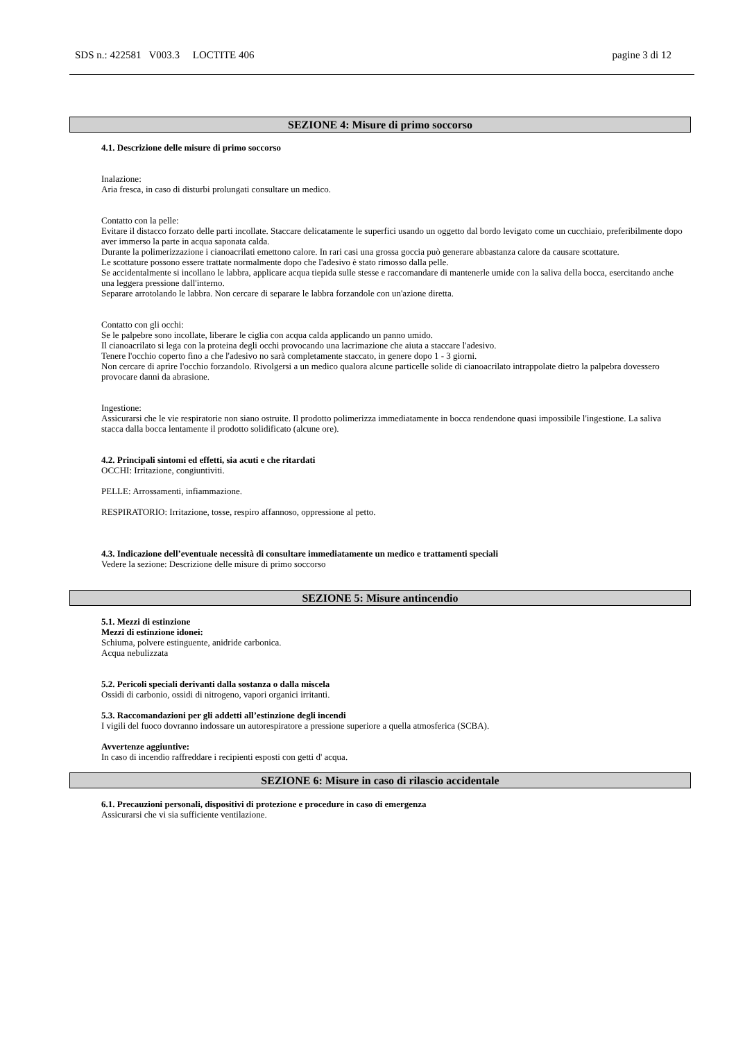SDS n.: 422581 V003.3 LOCTITE 406 pagine 3 di 12
SEZIONE 4: Misure di primo soccorso
4.1. Descrizione delle misure di primo soccorso
Inalazione:
Aria fresca, in caso di disturbi prolungati consultare un medico.
Contatto con la pelle:
Evitare il distacco forzato delle parti incollate. Staccare delicatamente le superfici usando un oggetto dal bordo levigato come un cucchiaio, preferibilmente dopo aver immerso la parte in acqua saponata calda.
Durante la polimerizzazione i cianoacrilati emettono calore. In rari casi una grossa goccia può generare abbastanza calore da causare scottature.
Le scottature possono essere trattate normalmente dopo che l'adesivo è stato rimosso dalla pelle.
Se accidentalmente si incollano le labbra, applicare acqua tiepida sulle stesse e raccomandare di mantenerle umide con la saliva della bocca, esercitando anche una leggera pressione dall'interno.
Separare arrotolando le labbra. Non cercare di separare le labbra forzandole con un'azione diretta.
Contatto con gli occhi:
Se le palpebre sono incollate, liberare le ciglia con acqua calda applicando un panno umido.
Il cianoacrilato si lega con la proteina degli occhi provocando una lacrimazione che aiuta a staccare l'adesivo.
Tenere l'occhio coperto fino a che l'adesivo no sarà completamente staccato, in genere dopo 1 - 3 giorni.
Non cercare di aprire l'occhio forzandolo. Rivolgersi a un medico qualora alcune particelle solide di cianoacrilato intrappolate dietro la palpebra dovessero provocare danni da abrasione.
Ingestione:
Assicurarsi che le vie respiratorie non siano ostruite. Il prodotto polimerizza immediatamente in bocca rendendone quasi impossibile l'ingestione. La saliva stacca dalla bocca lentamente il prodotto solidificato (alcune ore).
4.2. Principali sintomi ed effetti, sia acuti e che ritardati
OCCHI: Irritazione, congiuntiviti.
PELLE: Arrossamenti, infiammazione.
RESPIRATORIO: Irritazione, tosse, respiro affannoso, oppressione al petto.
4.3. Indicazione dell’eventuale necessità di consultare immediatamente un medico e trattamenti speciali
Vedere la sezione: Descrizione delle misure di primo soccorso
SEZIONE 5: Misure antincendio
5.1. Mezzi di estinzione
Mezzi di estinzione idonei:
Schiuma, polvere estinguente, anidride carbonica.
Acqua nebulizzata
5.2. Pericoli speciali derivanti dalla sostanza o dalla miscela
Ossidi di carbonio, ossidi di nitrogeno, vapori organici irritanti.
5.3. Raccomandazioni per gli addetti all’estinzione degli incendi
I vigili del fuoco dovranno indossare un autorespiratore a pressione superiore a quella atmosferica (SCBA).
Avvertenze aggiuntive:
In caso di incendio raffreddare i recipienti esposti con getti d' acqua.
SEZIONE 6: Misure in caso di rilascio accidentale
6.1. Precauzioni personali, dispositivi di protezione e procedure in caso di emergenza
Assicurarsi che vi sia sufficiente ventilazione.